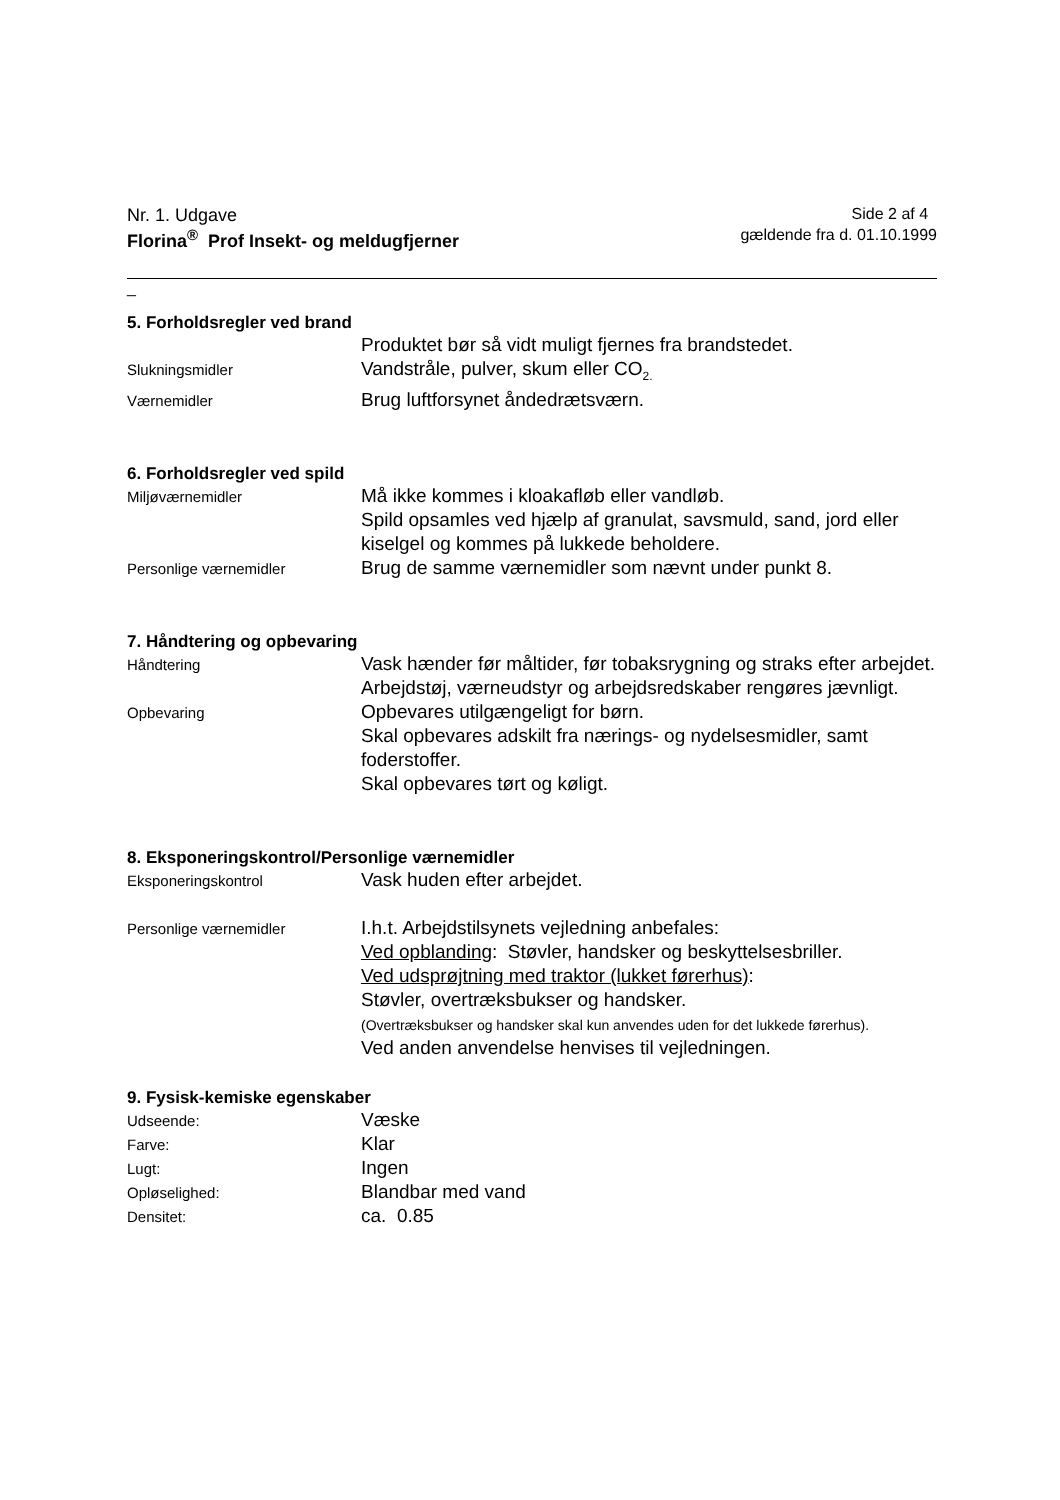Nr. 1. Udgave Side 2 af 4
Florina<sup>®</sup> Prof Insekt- og meldugfjerner
gældende fra d. 01.10.1999
_
5. Forholdsregler ved brand
Produktet bør så vidt muligt fjernes fra brandstedet.
Slukningsmidler
Vandstråle, pulver, skum eller CO<sub>2.</sub>
Værnemidler
Brug luftforsynet åndedrætsværn.
6. Forholdsregler ved spild
Miljøværnemidler
Må ikke kommes i kloakafløb eller vandløb.
Spild opsamles ved hjælp af granulat, savsmuld, sand, jord eller kiselgel og kommes på lukkede beholdere.
Personlige værnemidler
Brug de samme værnemidler som nævnt under punkt 8.
7. Håndtering og opbevaring
Håndtering
Vask hænder før måltider, før tobaksrygning og straks efter arbejdet. Arbejdstøj, værneudstyr og arbejdsredskaber rengøres jævnligt.
Opbevaring
Opbevares utilgængeligt for børn.
Skal opbevares adskilt fra nærings- og nydelsesmidler, samt foderstoffer.
Skal opbevares tørt og køligt.
8. Eksponeringskontrol/Personlige værnemidler
Eksponeringskontrol
Vask huden efter arbejdet.
Personlige værnemidler
I.h.t. Arbejdstilsynets vejledning anbefales:
Ved opblanding: Støvler, handsker og beskyttelsesbriller.
Ved udsprøjtning med traktor (lukket førerhus):
Støvler, overtræksbukser og handsker.
(Overtræksbukser og handsker skal kun anvendes uden for det lukkede førerhus).
Ved anden anvendelse henvises til vejledningen.
9. Fysisk-kemiske egenskaber
Udseende:
Væske
Farve:
Klar
Lugt:
Ingen
Opløselighed:
Blandbar med vand
Densitet:
ca. 0.85